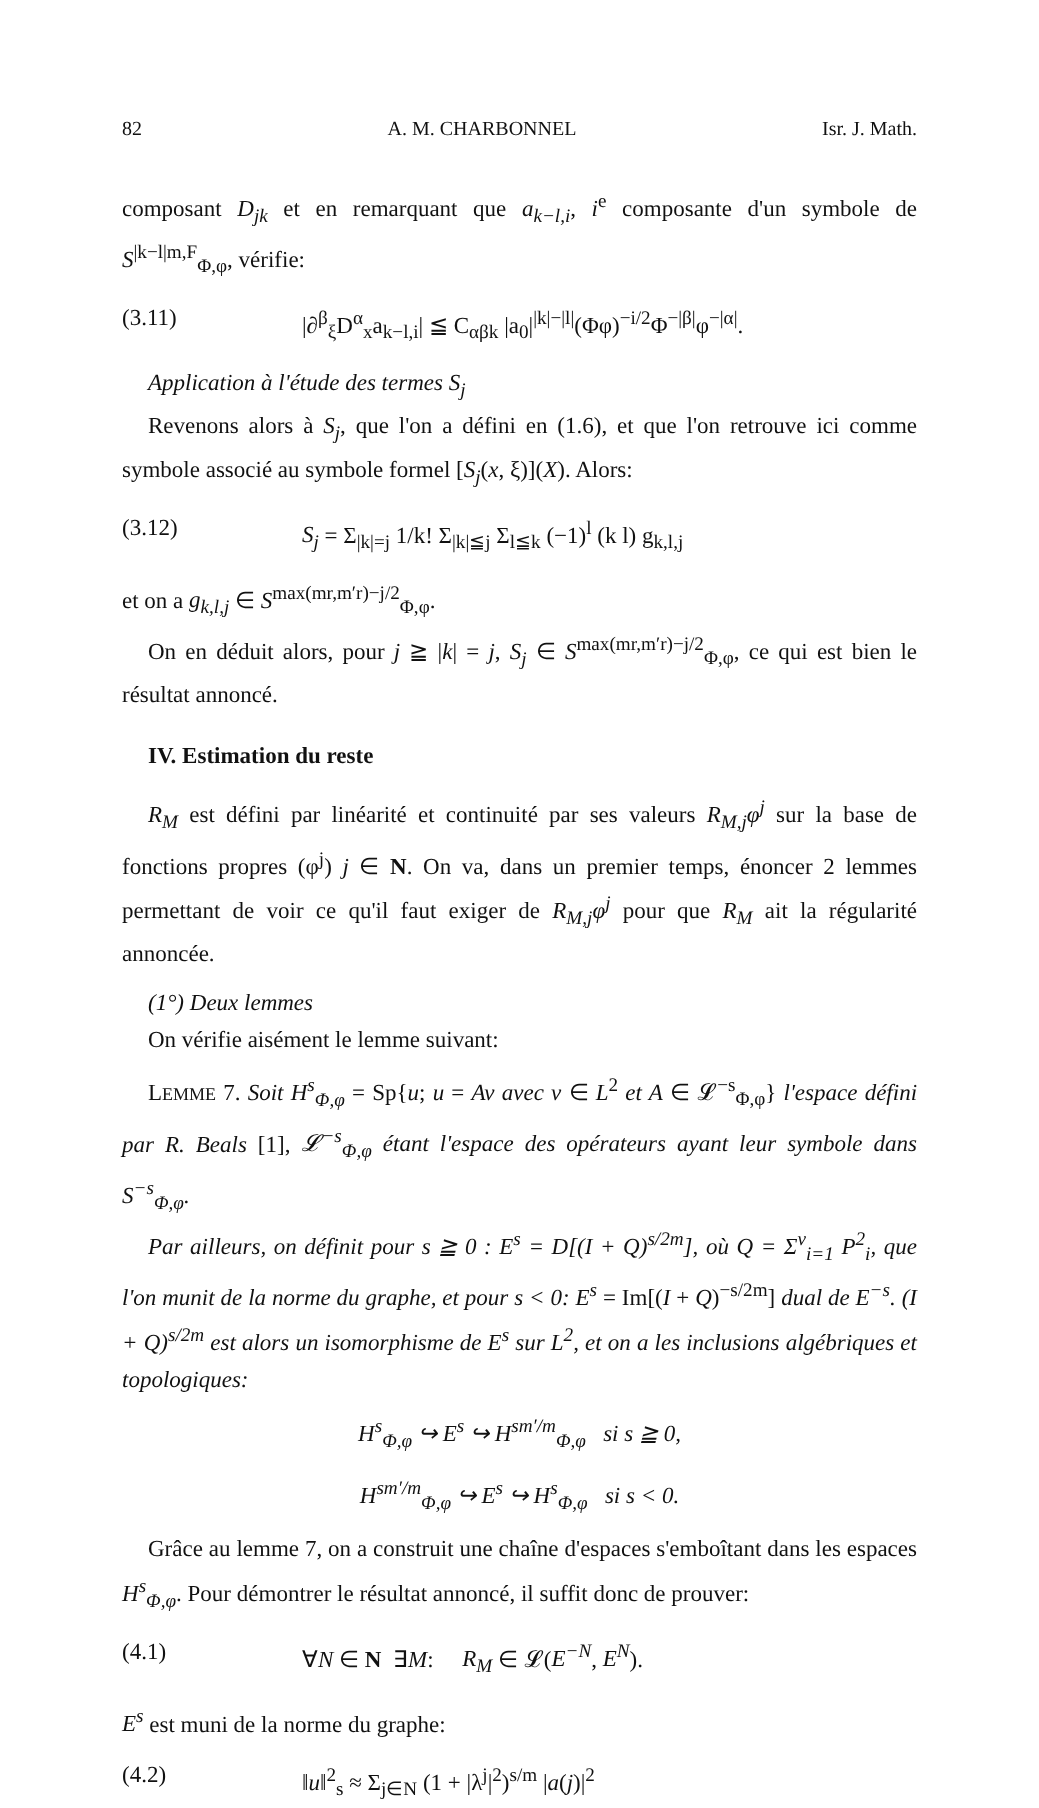82 A. M. CHARBONNEL Isr. J. Math.
composant D<sub>jk</sub> et en remarquant que a<sub>k−l,i</sub>, i<sup>e</sup> composante d'un symbole de S<sup>|k−l|m,F</sup><sub>Φ,φ</sub>, vérifie:
(3.11) |∂<sup>β</sup><sub>ξ</sub>D<sup>α</sup><sub>x</sub>a<sub>k−l,i</sub>| ≦ C<sub>αβk</sub> |a<sub>0</sub>|<sup>|k|−|l|</sup>(Φφ)<sup>−i/2</sup>Φ<sup>−|β|</sup>φ<sup>−|α|</sup>.
Application à l'étude des termes S<sub>j</sub>
Revenons alors à S<sub>j</sub>, que l'on a défini en (1.6), et que l'on retrouve ici comme symbole associé au symbole formel [S<sub>j</sub>(x, ξ)](X). Alors:
(3.12) S<sub>j</sub> = Σ<sub>|k|=j</sub> 1/k! Σ<sub>|k|≦j</sub> Σ<sub>l≦k</sub> (−1)<sup>l</sup> (k l) g<sub>k,l,j</sub>
et on a g<sub>k,l,j</sub> ∈ S<sup>max(mr,m′r)−j/2</sup><sub>Φ,φ</sub>.
On en déduit alors, pour j ≧ |k| = j, S<sub>j</sub> ∈ S<sup>max(mr,m′r)−j/2</sup><sub>Φ,φ</sub>, ce qui est bien le résultat annoncé.
IV. Estimation du reste
R<sub>M</sub> est défini par linéarité et continuité par ses valeurs R<sub>M,j</sub>φ<sup>j</sup> sur la base de fonctions propres (φ<sup>j</sup>) j ∈ N. On va, dans un premier temps, énoncer 2 lemmes permettant de voir ce qu'il faut exiger de R<sub>M,j</sub>φ<sup>j</sup> pour que R<sub>M</sub> ait la régularité annoncée.
(1°) Deux lemmes
On vérifie aisément le lemme suivant:
LEMME 7. Soit H<sup>s</sup><sub>Φ,φ</sub> = Sp{u; u = Av avec v ∈ L<sup>2</sup> et A ∈ 𝓛<sup>−s</sup><sub>Φ,φ</sub>} l'espace défini par R. Beals [1], 𝓛<sup>−s</sup><sub>Φ,φ</sub> étant l'espace des opérateurs ayant leur symbole dans S<sup>−s</sup><sub>Φ,φ</sub>.
Par ailleurs, on définit pour s ≧ 0 : E<sup>s</sup> = D[(I + Q)<sup>s/2m</sup>], où Q = Σ<sup>ν</sup><sub>i=1</sub> P<sup>2</sup><sub>i</sub>, que l'on munit de la norme du graphe, et pour s < 0: E<sup>s</sup> = Im[(I + Q)<sup>−s/2m</sup>] dual de E<sup>−s</sup>. (I + Q)<sup>s/2m</sup> est alors un isomorphisme de E<sup>s</sup> sur L<sup>2</sup>, et on a les inclusions algébriques et topologiques:
H<sup>s</sup><sub>Φ,φ</sub> ↪ E<sup>s</sup> ↪ H<sup>sm′/m</sup><sub>Φ,φ</sub> si s ≧ 0,
H<sup>sm′/m</sup><sub>Φ,φ</sub> ↪ E<sup>s</sup> ↪ H<sup>s</sup><sub>Φ,φ</sub> si s < 0.
Grâce au lemme 7, on a construit une chaîne d'espaces s'emboîtant dans les espaces H<sup>s</sup><sub>Φ,φ</sub>. Pour démontrer le résultat annoncé, il suffit donc de prouver:
(4.1) ∀N ∈ N ∃M: R<sub>M</sub> ∈ 𝓛(E<sup>−N</sup>, E<sup>N</sup>).
E<sup>s</sup> est muni de la norme du graphe:
(4.2) ‖u‖<sup>2</sup><sub>s</sub> ≈ Σ<sub>j∈N</sub> (1 + |λ<sup>j</sup>|<sup>2</sup>)<sup>s/m</sup> |a(j)|<sup>2</sup>